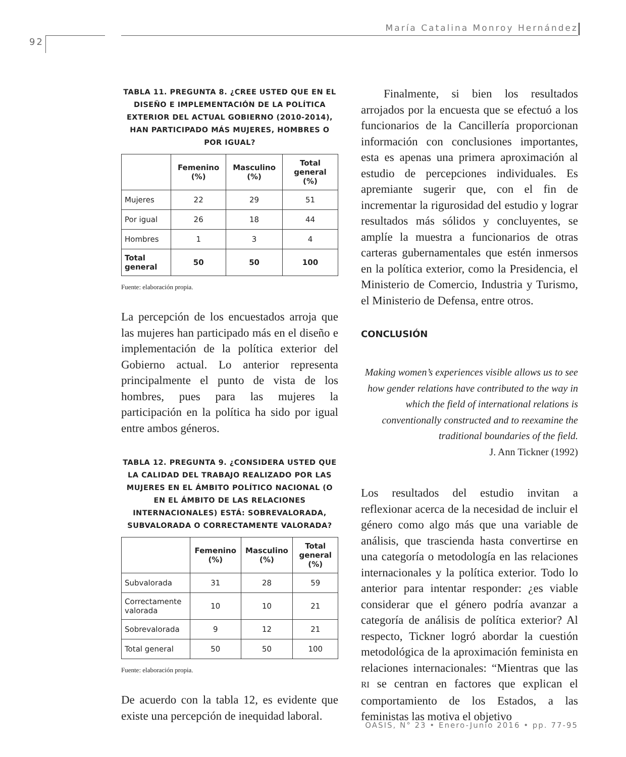María Catalina Monroy Hernández
92
TABLA 11. PREGUNTA 8. ¿CREE USTED QUE EN EL DISEÑO E IMPLEMENTACIÓN DE LA POLÍTICA EXTERIOR DEL ACTUAL GOBIERNO (2010-2014), HAN PARTICIPADO MÁS MUJERES, HOMBRES O POR IGUAL?
| | Femenino (%) | Masculino (%) | Total general (%) |
| --- | --- | --- | --- |
| Mujeres | 22 | 29 | 51 |
| Por igual | 26 | 18 | 44 |
| Hombres | 1 | 3 | 4 |
| Total general | 50 | 50 | 100 |
Fuente: elaboración propia.
La percepción de los encuestados arroja que las mujeres han participado más en el diseño e implementación de la política exterior del Gobierno actual. Lo anterior representa principalmente el punto de vista de los hombres, pues para las mujeres la participación en la política ha sido por igual entre ambos géneros.
TABLA 12. PREGUNTA 9. ¿CONSIDERA USTED QUE LA CALIDAD DEL TRABAJO REALIZADO POR LAS MUJERES EN EL ÁMBITO POLÍTICO NACIONAL (O EN EL ÁMBITO DE LAS RELACIONES INTERNACIONALES) ESTÁ: SOBREVALORADA, SUBVALORADA O CORRECTAMENTE VALORADA?
| | Femenino (%) | Masculino (%) | Total general (%) |
| --- | --- | --- | --- |
| Subvalorada | 31 | 28 | 59 |
| Correctamente valorada | 10 | 10 | 21 |
| Sobrevalorada | 9 | 12 | 21 |
| Total general | 50 | 50 | 100 |
Fuente: elaboración propia.
De acuerdo con la tabla 12, es evidente que existe una percepción de inequidad laboral.
Finalmente, si bien los resultados arrojados por la encuesta que se efectuó a los funcionarios de la Cancillería proporcionan información con conclusiones importantes, esta es apenas una primera aproximación al estudio de percepciones individuales. Es apremiante sugerir que, con el fin de incrementar la rigurosidad del estudio y lograr resultados más sólidos y concluyentes, se amplíe la muestra a funcionarios de otras carteras gubernamentales que estén inmersos en la política exterior, como la Presidencia, el Ministerio de Comercio, Industria y Turismo, el Ministerio de Defensa, entre otros.
CONCLUSIÓN
Making women’s experiences visible allows us to see how gender relations have contributed to the way in which the field of international relations is conventionally constructed and to reexamine the traditional boundaries of the field.
J. Ann Tickner (1992)
Los resultados del estudio invitan a reflexionar acerca de la necesidad de incluir el género como algo más que una variable de análisis, que trascienda hasta convertirse en una categoría o metodología en las relaciones internacionales y la política exterior. Todo lo anterior para intentar responder: ¿es viable considerar que el género podría avanzar a categoría de análisis de política exterior? Al respecto, Tickner logró abordar la cuestión metodológica de la aproximación feminista en relaciones internacionales: “Mientras que las RI se centran en factores que explican el comportamiento de los Estados, a las feministas las motiva el objetivo
OASIS, N° 23 • Enero-Junio 2016 • pp. 77-95